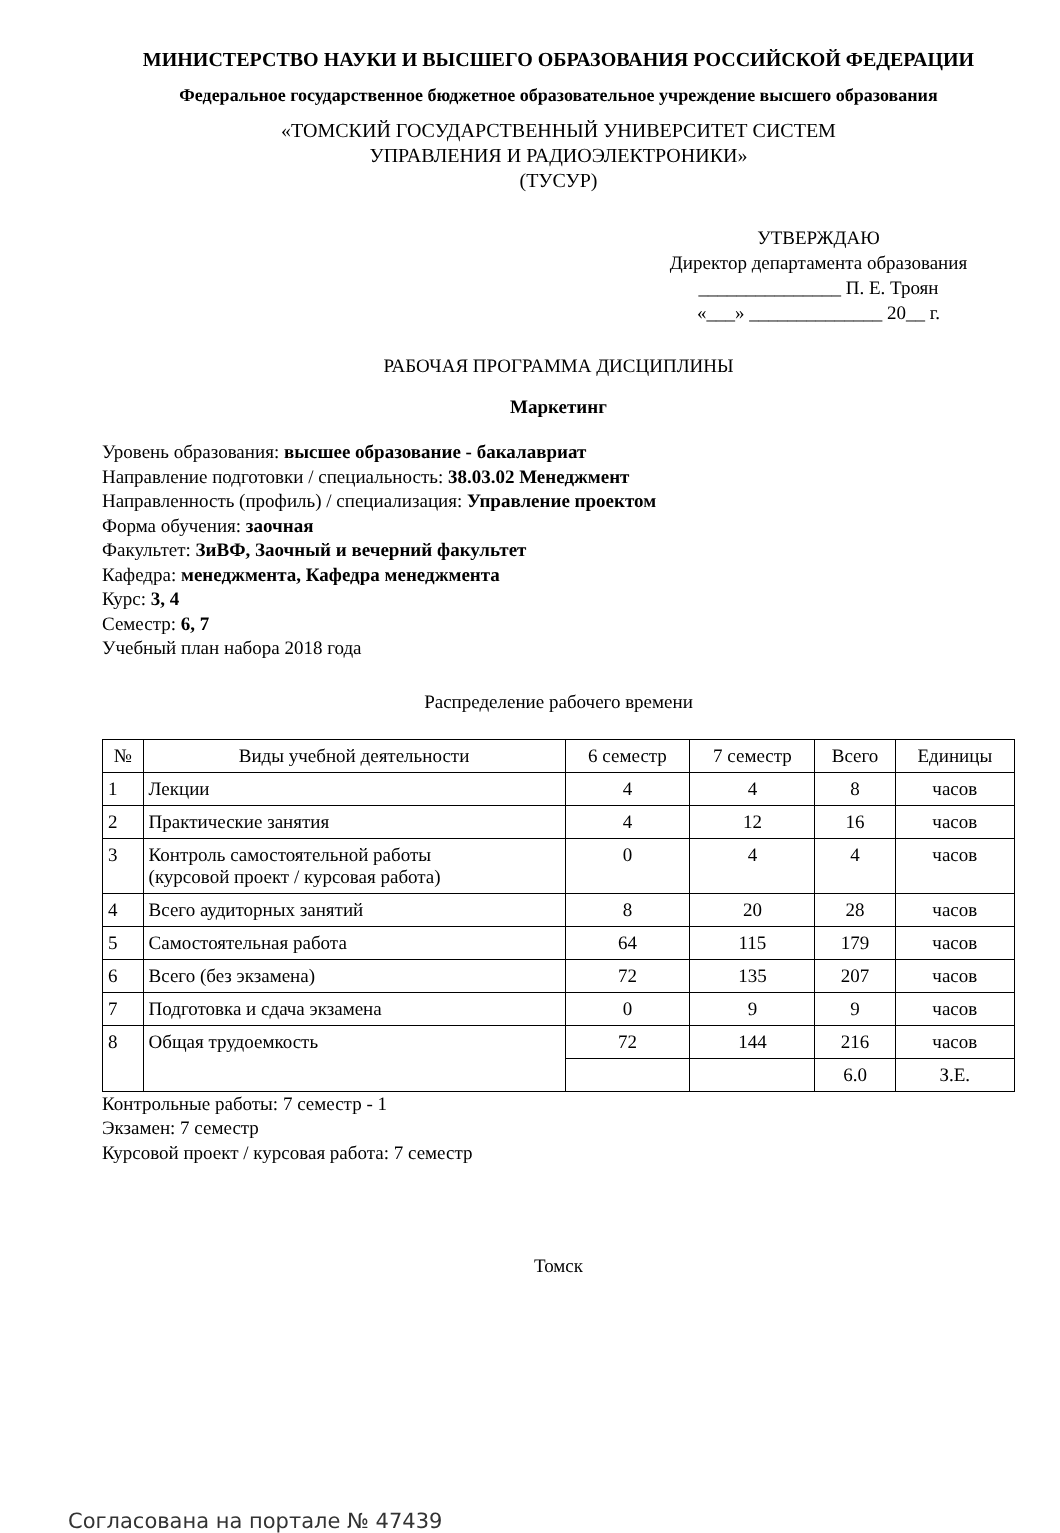МИНИСТЕРСТВО НАУКИ И ВЫСШЕГО ОБРАЗОВАНИЯ РОССИЙСКОЙ ФЕДЕРАЦИИ
Федеральное государственное бюджетное образовательное учреждение высшего образования
«ТОМСКИЙ ГОСУДАРСТВЕННЫЙ УНИВЕРСИТЕТ СИСТЕМ
УПРАВЛЕНИЯ И РАДИОЭЛЕКТРОНИКИ»
(ТУСУР)
УТВЕРЖДАЮ
Директор департамента образования
_______________ П. Е. Троян
«___» ______________ 20__ г.
РАБОЧАЯ ПРОГРАММА ДИСЦИПЛИНЫ
Маркетинг
Уровень образования: высшее образование - бакалавриат
Направление подготовки / специальность: 38.03.02 Менеджмент
Направленность (профиль) / специализация: Управление проектом
Форма обучения: заочная
Факультет: ЗиВФ, Заочный и вечерний факультет
Кафедра: менеджмента, Кафедра менеджмента
Курс: 3, 4
Семестр: 6, 7
Учебный план набора 2018 года
Распределение рабочего времени
| № | Виды учебной деятельности | 6 семестр | 7 семестр | Всего | Единицы |
| --- | --- | --- | --- | --- | --- |
| 1 | Лекции | 4 | 4 | 8 | часов |
| 2 | Практические занятия | 4 | 12 | 16 | часов |
| 3 | Контроль самостоятельной работы (курсовой проект / курсовая работа) | 0 | 4 | 4 | часов |
| 4 | Всего аудиторных занятий | 8 | 20 | 28 | часов |
| 5 | Самостоятельная работа | 64 | 115 | 179 | часов |
| 6 | Всего (без экзамена) | 72 | 135 | 207 | часов |
| 7 | Подготовка и сдача экзамена | 0 | 9 | 9 | часов |
| 8 | Общая трудоемкость | 72 | 144 | 216 | часов |
| | | | | 6.0 | З.Е. |
Контрольные работы: 7 семестр - 1
Экзамен: 7 семестр
Курсовой проект / курсовая работа: 7 семестр
Томск
Согласована на портале № 47439